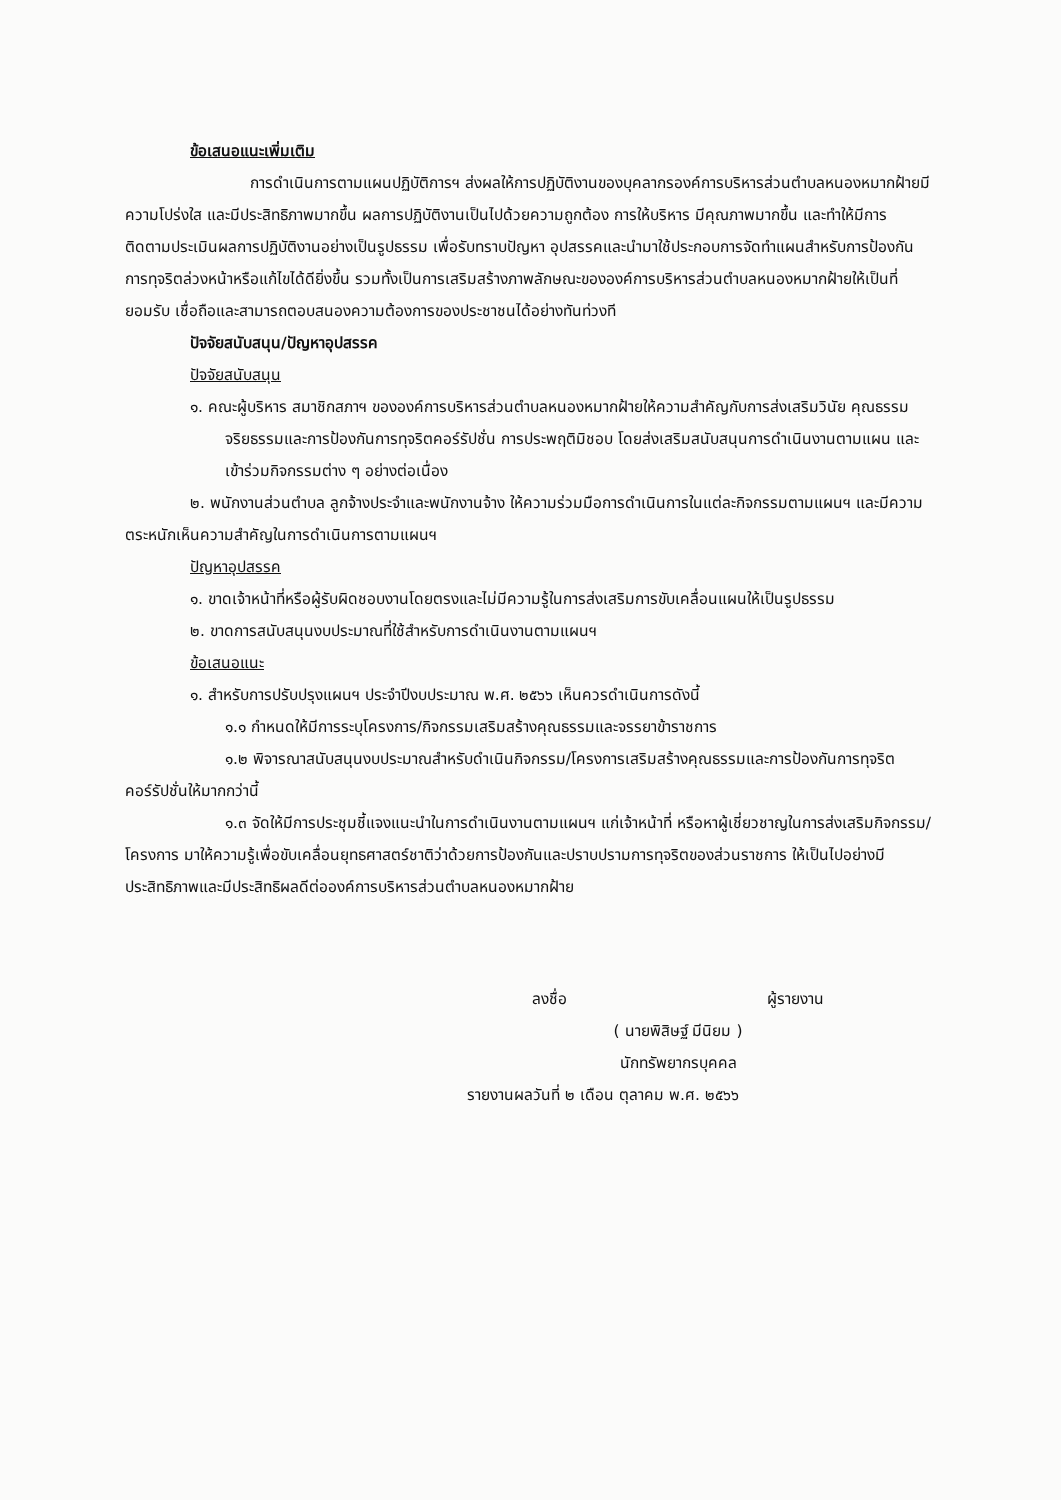ข้อเสนอแนะเพิ่มเติม
การดำเนินการตามแผนปฏิบัติการฯ ส่งผลให้การปฏิบัติงานของบุคลากรองค์การบริหารส่วนตำบลหนองหมากฝ้ายมีความโปร่งใส และมีประสิทธิภาพมากขึ้น ผลการปฏิบัติงานเป็นไปด้วยความถูกต้อง การให้บริหาร มีคุณภาพมากขึ้น และทำให้มีการติดตามประเมินผลการปฏิบัติงานอย่างเป็นรูปธรรม เพื่อรับทราบปัญหา อุปสรรคและนำมาใช้ประกอบการจัดทำแผนสำหรับการป้องกันการทุจริตล่วงหน้าหรือแก้ไขได้ดียิ่งขึ้น รวมทั้งเป็นการเสริมสร้างภาพลักษณะขององค์การบริหารส่วนตำบลหนองหมากฝ้ายให้เป็นที่ยอมรับ เชื่อถือและสามารถตอบสนองความต้องการของประชาชนได้อย่างทันท่วงที
ปัจจัยสนับสนุน/ปัญหาอุปสรรค
ปัจจัยสนับสนุน
๑. คณะผู้บริหาร สมาชิกสภาฯ ขององค์การบริหารส่วนตำบลหนองหมากฝ้ายให้ความสำคัญกับการส่งเสริมวินัย คุณธรรม จริยธรรมและการป้องกันการทุจริตคอร์รัปชั่น การประพฤติมิชอบ โดยส่งเสริมสนับสนุนการดำเนินงานตามแผน และเข้าร่วมกิจกรรมต่าง ๆ อย่างต่อเนื่อง
๒. พนักงานส่วนตำบล ลูกจ้างประจำและพนักงานจ้าง ให้ความร่วมมือการดำเนินการในแต่ละกิจกรรมตามแผนฯ และมีความตระหนักเห็นความสำคัญในการดำเนินการตามแผนฯ
ปัญหาอุปสรรค
๑. ขาดเจ้าหน้าที่หรือผู้รับผิดชอบงานโดยตรงและไม่มีความรู้ในการส่งเสริมการขับเคลื่อนแผนให้เป็นรูปธรรม
๒. ขาดการสนับสนุนงบประมาณที่ใช้สำหรับการดำเนินงานตามแผนฯ
ข้อเสนอแนะ
๑. สำหรับการปรับปรุงแผนฯ ประจำปีงบประมาณ พ.ศ. ๒๕๖๖ เห็นควรดำเนินการดังนี้
๑.๑ กำหนดให้มีการระบุโครงการ/กิจกรรมเสริมสร้างคุณธรรมและจรรยาข้าราชการ
๑.๒ พิจารณาสนับสนุนงบประมาณสำหรับดำเนินกิจกรรม/โครงการเสริมสร้างคุณธรรมและการป้องกันการทุจริตคอร์รัปชั่นให้มากกว่านี้
๑.๓ จัดให้มีการประชุมชี้แจงแนะนำในการดำเนินงานตามแผนฯ แก่เจ้าหน้าที่ หรือหาผู้เชี่ยวชาญในการส่งเสริมกิจกรรม/โครงการ มาให้ความรู้เพื่อขับเคลื่อนยุทธศาสตร์ชาติว่าด้วยการป้องกันและปราบปรามการทุจริตของส่วนราชการ ให้เป็นไปอย่างมีประสิทธิภาพและมีประสิทธิผลดีต่อองค์การบริหารส่วนตำบลหนองหมากฝ้าย
ลงชื่อ ผู้รายงาน
( นายพิสิษฐ์ มีนิยม )
นักทรัพยากรบุคคล
รายงานผลวันที่ ๒ เดือน ตุลาคม พ.ศ. ๒๕๖๖